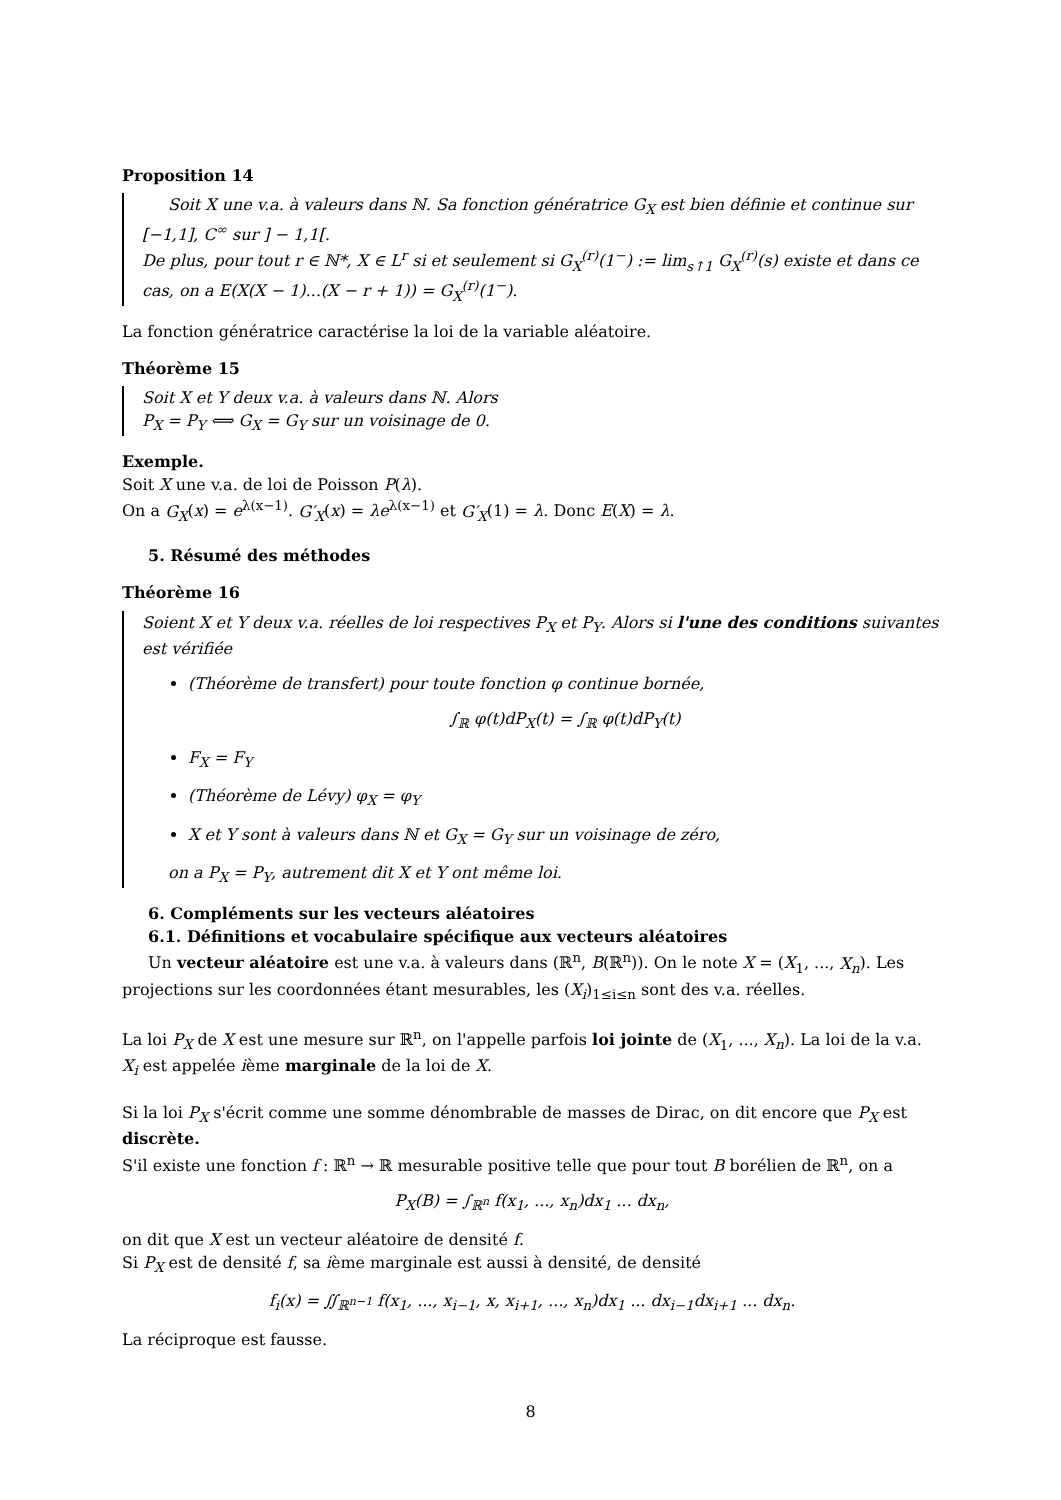Proposition 14
Soit X une v.a. à valeurs dans ℕ. Sa fonction génératrice G<sub>X</sub> est bien définie et continue sur [−1,1], C<sup>∞</sup> sur ] − 1,1[.
De plus, pour tout r ∈ ℕ*, X ∈ L<sup>r</sup> si et seulement si G<sub>X</sub><sup>(r)</sup>(1<sup>−</sup>) := lim<sub>s↑1</sub> G<sub>X</sub><sup>(r)</sup>(s) existe et dans ce cas, on a E(X(X − 1)...(X − r + 1)) = G<sub>X</sub><sup>(r)</sup>(1<sup>−</sup>).
La fonction génératrice caractérise la loi de la variable aléatoire.
Théorème 15
Soit X et Y deux v.a. à valeurs dans ℕ. Alors
P<sub>X</sub> = P<sub>Y</sub> ⟺ G<sub>X</sub> = G<sub>Y</sub> sur un voisinage de 0.
Exemple.
Soit X une v.a. de loi de Poisson P(λ).
On a G<sub>X</sub>(x) = e<sup>λ(x−1)</sup>. G′<sub>X</sub>(x) = λe<sup>λ(x−1)</sup> et G′<sub>X</sub>(1) = λ. Donc E(X) = λ.
5. Résumé des méthodes
Théorème 16
Soient X et Y deux v.a. réelles de loi respectives P<sub>X</sub> et P<sub>Y</sub>. Alors si l'une des conditions suivantes est vérifiée
(Théorème de transfert) pour toute fonction φ continue bornée,
∫<sub>ℝ</sub> φ(t)dP<sub>X</sub>(t) = ∫<sub>ℝ</sub> φ(t)dP<sub>Y</sub>(t)
F<sub>X</sub> = F<sub>Y</sub>
(Théorème de Lévy) φ<sub>X</sub> = φ<sub>Y</sub>
X et Y sont à valeurs dans ℕ et G<sub>X</sub> = G<sub>Y</sub> sur un voisinage de zéro,
on a P<sub>X</sub> = P<sub>Y</sub>, autrement dit X et Y ont même loi.
6. Compléments sur les vecteurs aléatoires
6.1. Définitions et vocabulaire spécifique aux vecteurs aléatoires
Un vecteur aléatoire est une v.a. à valeurs dans (ℝ<sup>n</sup>, B(ℝ<sup>n</sup>)). On le note X = (X<sub>1</sub>, ..., X<sub>n</sub>). Les projections sur les coordonnées étant mesurables, les (X<sub>i</sub>)<sub>1≤i≤n</sub> sont des v.a. réelles.
La loi P<sub>X</sub> de X est une mesure sur ℝ<sup>n</sup>, on l'appelle parfois loi jointe de (X<sub>1</sub>, ..., X<sub>n</sub>). La loi de la v.a. X<sub>i</sub> est appelée ième marginale de la loi de X.
Si la loi P<sub>X</sub> s'écrit comme une somme dénombrable de masses de Dirac, on dit encore que P<sub>X</sub> est discrète.
S'il existe une fonction f : ℝ<sup>n</sup> → ℝ mesurable positive telle que pour tout B borélien de ℝ<sup>n</sup>, on a
P<sub>X</sub>(B) = ∫<sub>ℝ<sup>n</sup></sub> f(x<sub>1</sub>, ..., x<sub>n</sub>)dx<sub>1</sub> ... dx<sub>n</sub>,
on dit que X est un vecteur aléatoire de densité f.
Si P<sub>X</sub> est de densité f, sa ième marginale est aussi à densité, de densité
f<sub>i</sub>(x) = ∬<sub>ℝ<sup>n−1</sup></sub> f(x<sub>1</sub>, ..., x<sub>i−1</sub>, x, x<sub>i+1</sub>, ..., x<sub>n</sub>)dx<sub>1</sub> ... dx<sub>i−1</sub>dx<sub>i+1</sub> ... dx<sub>n</sub>.
La réciproque est fausse.
8